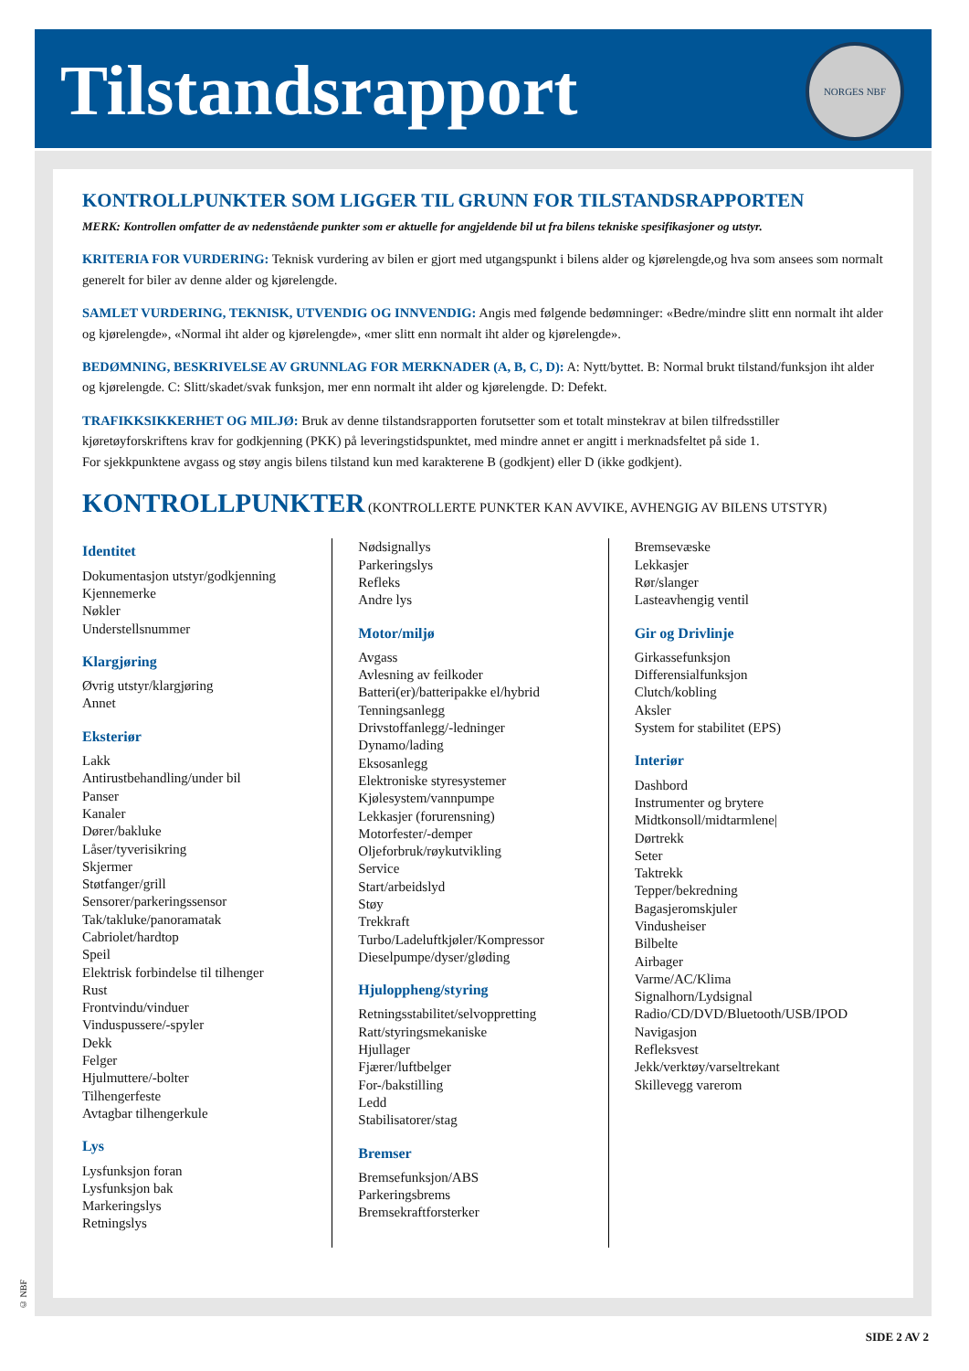Tilstandsrapport
NORGES NBF
KONTROLLPUNKTER SOM LIGGER TIL GRUNN FOR TILSTANDSRAPPORTEN
MERK: Kontrollen omfatter de av nedenstående punkter som er aktuelle for angjeldende bil ut fra bilens tekniske spesifikasjoner og utstyr.
KRITERIA FOR VURDERING: Teknisk vurdering av bilen er gjort med utgangspunkt i bilens alder og kjørelengde,og hva som ansees som normalt generelt for biler av denne alder og kjørelengde.
SAMLET VURDERING, TEKNISK, UTVENDIG OG INNVENDIG: Angis med følgende bedømninger: «Bedre/mindre slitt enn normalt iht alder og kjørelengde», «Normal iht alder og kjørelengde», «mer slitt enn normalt iht alder og kjørelengde».
BEDØMNING, BESKRIVELSE AV GRUNNLAG FOR MERKNADER (A, B, C, D): A: Nytt/byttet. B: Normal brukt tilstand/funksjon iht alder og kjørelengde. C: Slitt/skadet/svak funksjon, mer enn normalt iht alder og kjørelengde. D: Defekt.
TRAFIKKSIKKERHET OG MILJØ: Bruk av denne tilstandsrapporten forutsetter som et totalt minstekrav at bilen tilfredsstiller kjøretøyforskriftens krav for godkjenning (PKK) på leveringstidspunktet, med mindre annet er angitt i merknadsfeltet på side 1.
For sjekkpunktene avgass og støy angis bilens tilstand kun med karakterene B (godkjent) eller D (ikke godkjent).
KONTROLLPUNKTER (KONTROLLERTE PUNKTER KAN AVVIKE, AVHENGIG AV BILENS UTSTYR)
Identitet
Dokumentasjon utstyr/godkjenning
Kjennemerke
Nøkler
Understellsnummer
Klargjøring
Øvrig utstyr/klargjøring
Annet
Eksteriør
Lakk
Antirustbehandling/under bil
Panser
Kanaler
Dører/bakluke
Låser/tyverisikring
Skjermer
Støtfanger/grill
Sensorer/parkeringssensor
Tak/takluke/panoramatak
Cabriolet/hardtop
Speil
Elektrisk forbindelse til tilhenger
Rust
Frontvindu/vinduer
Vinduspussere/-spyler
Dekk
Felger
Hjulmuttere/-bolter
Tilhengerfeste
Avtagbar tilhengerkule
Lys
Lysfunksjon foran
Lysfunksjon bak
Markeringslys
Retningslys
Nødsignallys
Parkeringslys
Refleks
Andre lys
Motor/miljø
Avgass
Avlesning av feilkoder
Batteri(er)/batteripakke el/hybrid
Tenningsanlegg
Drivstoffanlegg/-ledninger
Dynamo/lading
Eksosanlegg
Elektroniske styresystemer
Kjølesystem/vannpumpe
Lekkasjer (forurensning)
Motorfester/-demper
Oljeforbruk/røykutvikling
Service
Start/arbeidslyd
Støy
Trekkraft
Turbo/Ladeluftkjøler/Kompressor
Dieselpumpe/dyser/gløding
Hjuloppheng/styring
Retningsstabilitet/selvoppretting
Ratt/styringsmekaniske
Hjullager
Fjærer/luftbelger
For-/bakstilling
Ledd
Stabilisatorer/stag
Bremser
Bremsefunksjon/ABS
Parkeringsbrems
Bremsekraftforsterker
Bremsevæske
Lekkasjer
Rør/slanger
Lasteavhengig ventil
Gir og Drivlinje
Girkassefunksjon
Differensialfunksjon
Clutch/kobling
Aksler
System for stabilitet (EPS)
Interiør
Dashbord
Instrumenter og brytere
Midtkonsoll/midtarmlene|
Dørtrekk
Seter
Taktrekk
Tepper/bekredning
Bagasjeromskjuler
Vindusheiser
Bilbelte
Airbager
Varme/AC/Klima
Signalhorn/Lydsignal
Radio/CD/DVD/Bluetooth/USB/IPOD
Navigasjon
Refleksvest
Jekk/verktøy/varseltrekant
Skillevegg varerom
© NBF
SIDE 2 AV 2